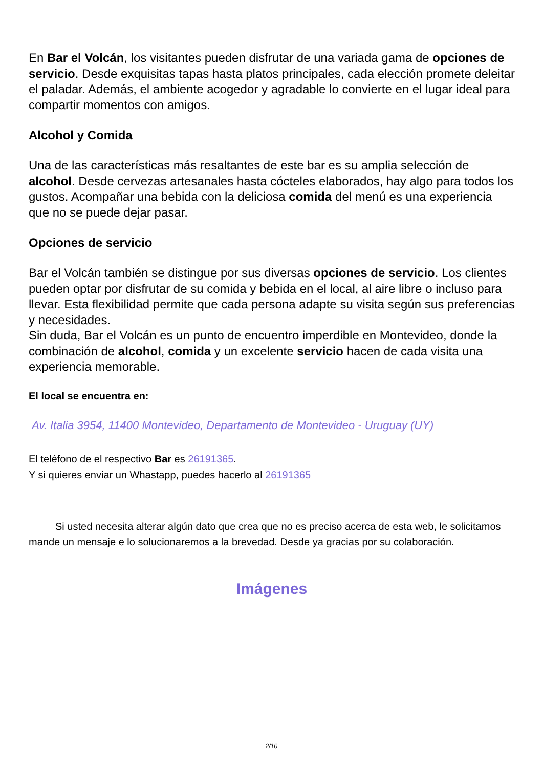En Bar el Volcán, los visitantes pueden disfrutar de una variada gama de opciones de servicio. Desde exquisitas tapas hasta platos principales, cada elección promete deleitar el paladar. Además, el ambiente acogedor y agradable lo convierte en el lugar ideal para compartir momentos con amigos.
Alcohol y Comida
Una de las características más resaltantes de este bar es su amplia selección de alcohol. Desde cervezas artesanales hasta cócteles elaborados, hay algo para todos los gustos. Acompañar una bebida con la deliciosa comida del menú es una experiencia que no se puede dejar pasar.
Opciones de servicio
Bar el Volcán también se distingue por sus diversas opciones de servicio. Los clientes pueden optar por disfrutar de su comida y bebida en el local, al aire libre o incluso para llevar. Esta flexibilidad permite que cada persona adapte su visita según sus preferencias y necesidades.
Sin duda, Bar el Volcán es un punto de encuentro imperdible en Montevideo, donde la combinación de alcohol, comida y un excelente servicio hacen de cada visita una experiencia memorable.
El local se encuentra en:
Av. Italia 3954, 11400 Montevideo, Departamento de Montevideo - Uruguay (UY)
El teléfono de el respectivo Bar es 26191365.
Y si quieres enviar un Whastapp, puedes hacerlo al 26191365
Si usted necesita alterar algún dato que crea que no es preciso acerca de esta web, le solicitamos mande un mensaje e lo solucionaremos a la brevedad. Desde ya gracias por su colaboración.
Imágenes
2/10